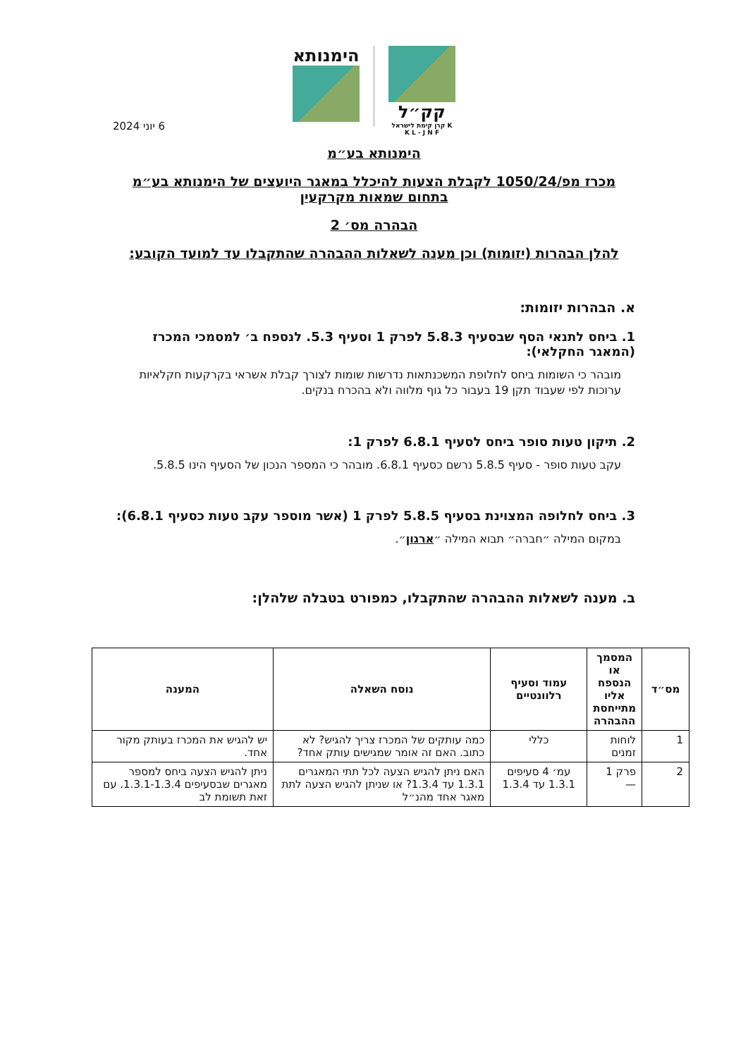הימנותא
קק״ל
קרן קימת לישראל K K L - J N F
6 יוני 2024
הימנותא בע״מ
מכרז מפ/1050/24 לקבלת הצעות להיכלל במאגר היועצים של הימנותא בע״מ
בתחום שמאות מקרקעין
הבהרה מס׳ 2
להלן הבהרות (יזומות) וכן מענה לשאלות ההבהרה שהתקבלו עד למועד הקובע:
א. הבהרות יזומות:
1. ביחס לתנאי הסף שבסעיף 5.8.3 לפרק 1 וסעיף 5.3. לנספח ב׳ למסמכי המכרז (המאגר החקלאי):
מובהר כי השומות ביחס לחלופת המשכנתאות נדרשות שומות לצורך קבלת אשראי בקרקעות חקלאיות ערוכות לפי שעבוד תקן 19 בעבור כל גוף מלווה ולא בהכרח בנקים.
2. תיקון טעות סופר ביחס לסעיף 6.8.1 לפרק 1:
עקב טעות סופר - סעיף 5.8.5 נרשם כסעיף 6.8.1. מובהר כי המספר הנכון של הסעיף הינו 5.8.5.
3. ביחס לחלופה המצוינת בסעיף 5.8.5 לפרק 1 (אשר מוספר עקב טעות כסעיף 6.8.1):
במקום המילה ״חברה״ תבוא המילה ״ארגון״.
ב. מענה לשאלות ההבהרה שהתקבלו, כמפורט בטבלה שלהלן:
| מס״ד | המסמך או הנספח אליו מתייחסת ההבהרה | עמוד וסעיף רלוונטיים | נוסח השאלה | המענה |
| --- | --- | --- | --- | --- |
| 1 | לוחות זמנים | כללי | כמה עותקים של המכרז צריך להגיש? לא כתוב. האם זה אומר שמגישים עותק אחד? | יש להגיש את המכרז בעותק מקור אחד. |
| 2 | פרק 1 — | עמ׳ 4 סעיפים 1.3.1 עד 1.3.4 | האם ניתן להגיש הצעה לכל תתי המאגרים 1.3.1 עד 1.3.4? או שניתן להגיש הצעה לתת מאגר אחד מהנ״ל | ניתן להגיש הצעה ביחס למספר מאגרים שבסעיפים 1.3.1-1.3.4. עם זאת תשומת לב |